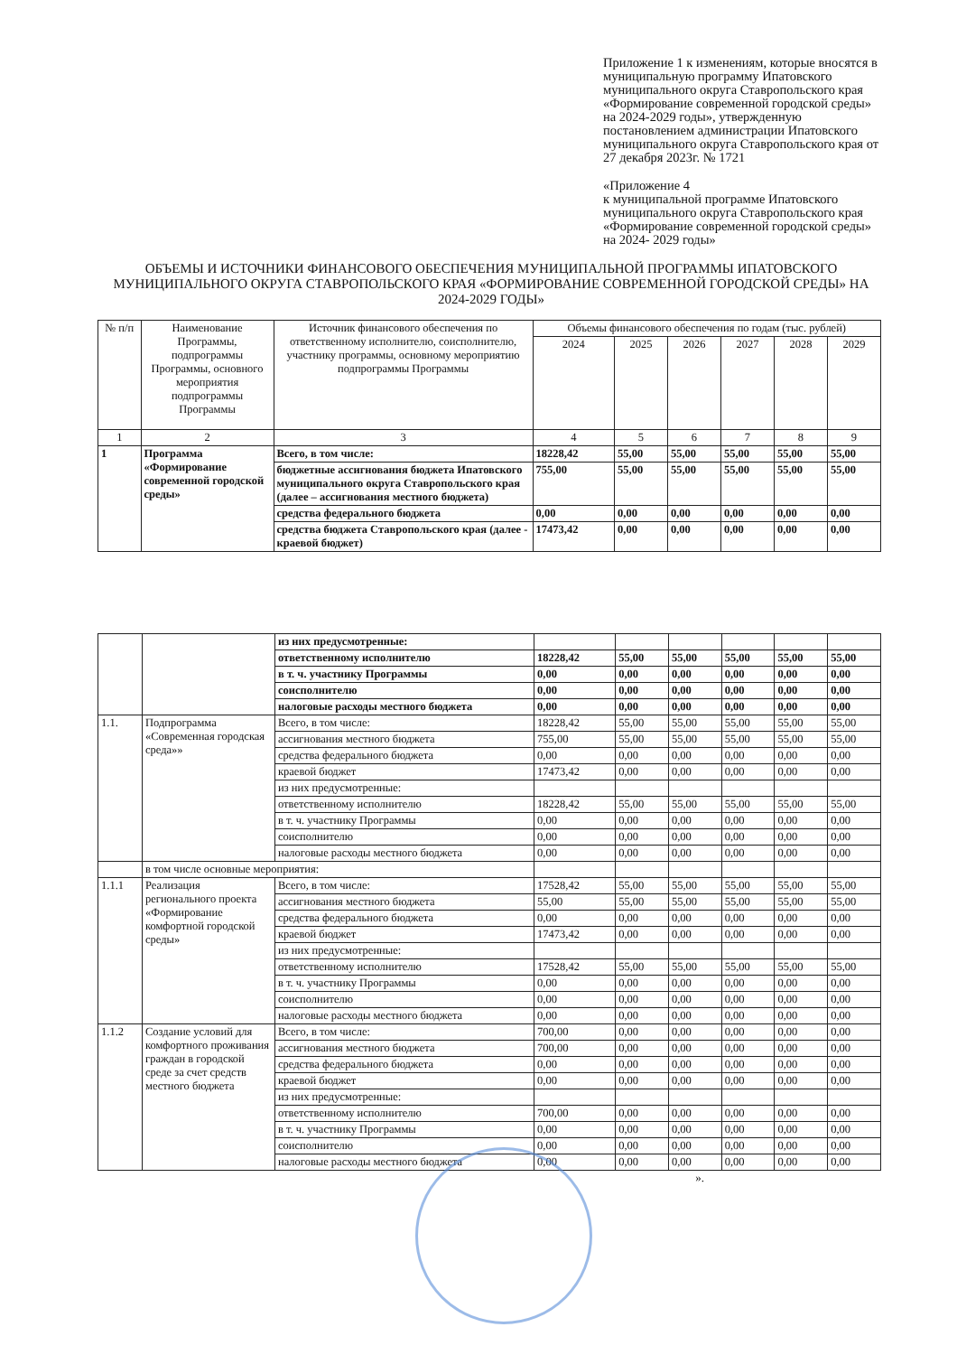Приложение 1 к изменениям, которые вносятся в муниципальную программу Ипатовского муниципального округа Ставропольского края «Формирование современной городской среды» на 2024-2029 годы», утвержденную постановлением администрации Ипатовского муниципального округа Ставропольского края от 27 декабря 2023г. № 1721
«Приложение 4
к муниципальной программе Ипатовского муниципального округа Ставропольского края
«Формирование современной городской среды» на 2024- 2029 годы»
ОБЪЕМЫ И ИСТОЧНИКИ ФИНАНСОВОГО ОБЕСПЕЧЕНИЯ МУНИЦИПАЛЬНОЙ ПРОГРАММЫ ИПАТОВСКОГО МУНИЦИПАЛЬНОГО ОКРУГА СТАВРОПОЛЬСКОГО КРАЯ «ФОРМИРОВАНИЕ СОВРЕМЕННОЙ ГОРОДСКОЙ СРЕДЫ» НА 2024-2029 ГОДЫ»
| № п/п | Наименование Программы, подпрограммы Программы, основного мероприятия подпрограммы Программы | Источник финансового обеспечения по ответственному исполнителю, соисполнителю, участнику программы, основному мероприятию подпрограммы Программы | Объемы финансового обеспечения по годам (тыс. рублей) | | | | | |
| --- | --- | --- | --- | --- | --- | --- | --- | --- |
| | | | 2024 | 2025 | 2026 | 2027 | 2028 | 2029 |
| 1 | 2 | 3 | 4 | 5 | 6 | 7 | 8 | 9 |
| 1 | Программа «Формирование современной городской среды» | Всего, в том числе: | 18228,42 | 55,00 | 55,00 | 55,00 | 55,00 | 55,00 |
| | | бюджетные ассигнования бюджета Ипатовского муниципального округа Ставропольского края (далее – ассигнования местного бюджета) | 755,00 | 55,00 | 55,00 | 55,00 | 55,00 | 55,00 |
| | | средства федерального бюджета | 0,00 | 0,00 | 0,00 | 0,00 | 0,00 | 0,00 |
| | | средства бюджета Ставропольского края (далее - краевой бюджет) | 17473,42 | 0,00 | 0,00 | 0,00 | 0,00 | 0,00 |
| | | из них предусмотренные: | | | | | | |
| | | ответственному исполнителю | 18228,42 | 55,00 | 55,00 | 55,00 | 55,00 | 55,00 |
| | | в т. ч. участнику Программы | 0,00 | 0,00 | 0,00 | 0,00 | 0,00 | 0,00 |
| | | соисполнителю | 0,00 | 0,00 | 0,00 | 0,00 | 0,00 | 0,00 |
| | | налоговые расходы местного бюджета | 0,00 | 0,00 | 0,00 | 0,00 | 0,00 | 0,00 |
| 1.1. | Подпрограмма «Современная городская среда»» | Всего, в том числе: | 18228,42 | 55,00 | 55,00 | 55,00 | 55,00 | 55,00 |
| | | ассигнования местного бюджета | 755,00 | 55,00 | 55,00 | 55,00 | 55,00 | 55,00 |
| | | средства федерального бюджета | 0,00 | 0,00 | 0,00 | 0,00 | 0,00 | 0,00 |
| | | краевой бюджет | 17473,42 | 0,00 | 0,00 | 0,00 | 0,00 | 0,00 |
| | | из них предусмотренные: | | | | | | |
| | | ответственному исполнителю | 18228,42 | 55,00 | 55,00 | 55,00 | 55,00 | 55,00 |
| | | в т. ч. участнику Программы | 0,00 | 0,00 | 0,00 | 0,00 | 0,00 | 0,00 |
| | | соисполнителю | 0,00 | 0,00 | 0,00 | 0,00 | 0,00 | 0,00 |
| | | налоговые расходы местного бюджета | 0,00 | 0,00 | 0,00 | 0,00 | 0,00 | 0,00 |
| | в том числе основные мероприятия: | | | | | | | |
| 1.1.1 | Реализация регионального проекта «Формирование комфортной городской среды» | Всего, в том числе: | 17528,42 | 55,00 | 55,00 | 55,00 | 55,00 | 55,00 |
| | | ассигнования местного бюджета | 55,00 | 55,00 | 55,00 | 55,00 | 55,00 | 55,00 |
| | | средства федерального бюджета | 0,00 | 0,00 | 0,00 | 0,00 | 0,00 | 0,00 |
| | | краевой бюджет | 17473,42 | 0,00 | 0,00 | 0,00 | 0,00 | 0,00 |
| | | из них предусмотренные: | | | | | | |
| | | ответственному исполнителю | 17528,42 | 55,00 | 55,00 | 55,00 | 55,00 | 55,00 |
| | | в т. ч. участнику Программы | 0,00 | 0,00 | 0,00 | 0,00 | 0,00 | 0,00 |
| | | соисполнителю | 0,00 | 0,00 | 0,00 | 0,00 | 0,00 | 0,00 |
| | | налоговые расходы местного бюджета | 0,00 | 0,00 | 0,00 | 0,00 | 0,00 | 0,00 |
| 1.1.2 | Создание условий для комфортного проживания граждан в городской среде за счет средств местного бюджета | Всего, в том числе: | 700,00 | 0,00 | 0,00 | 0,00 | 0,00 | 0,00 |
| | | ассигнования местного бюджета | 700,00 | 0,00 | 0,00 | 0,00 | 0,00 | 0,00 |
| | | средства федерального бюджета | 0,00 | 0,00 | 0,00 | 0,00 | 0,00 | 0,00 |
| | | краевой бюджет | 0,00 | 0,00 | 0,00 | 0,00 | 0,00 | 0,00 |
| | | из них предусмотренные: | | | | | | |
| | | ответственному исполнителю | 700,00 | 0,00 | 0,00 | 0,00 | 0,00 | 0,00 |
| | | в т. ч. участнику Программы | 0,00 | 0,00 | 0,00 | 0,00 | 0,00 | 0,00 |
| | | соисполнителю | 0,00 | 0,00 | 0,00 | 0,00 | 0,00 | 0,00 |
| | | налоговые расходы местного бюджета | 0,00 | 0,00 | 0,00 | 0,00 | 0,00 | 0,00 |
».